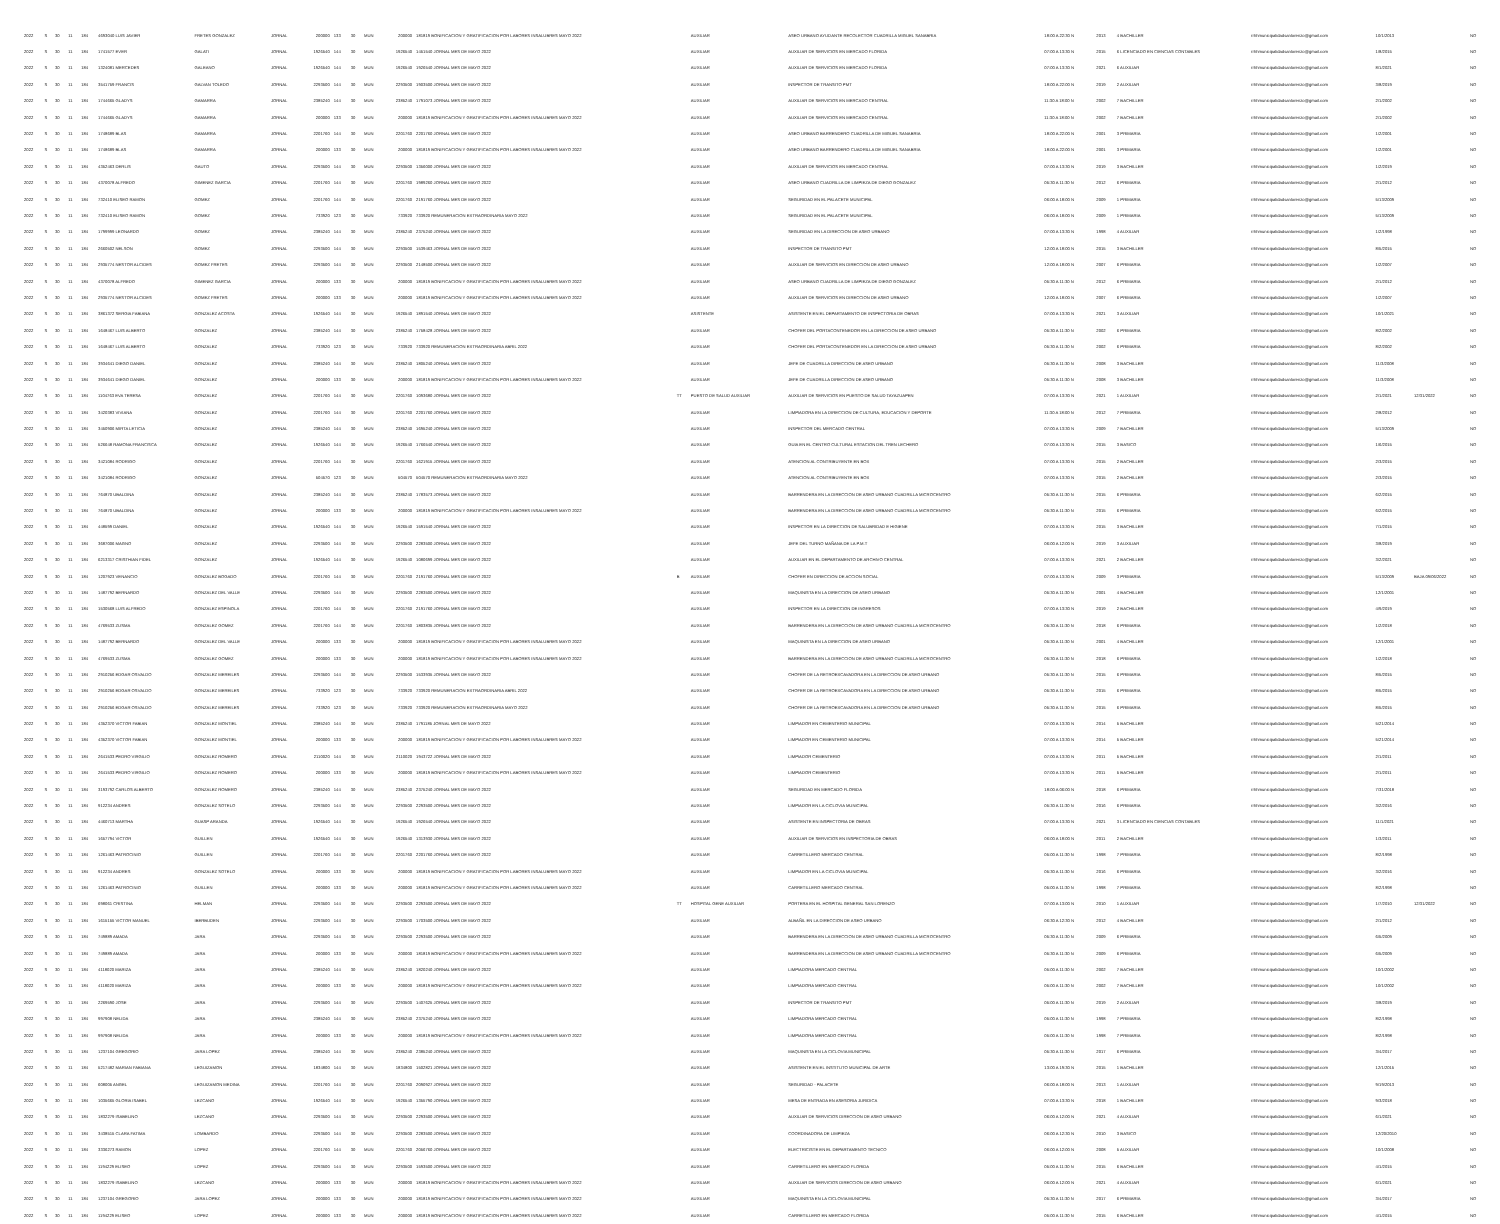| 2022 | S | 30 | 11 | 184 | 4693040 LUIS JAVIER | FRETES GONZALEZ | JORNAL | 200000 | 133 | 30 | MUN | 200000 | 181819 BONIFICACION Y GRATIFICACION POR LABORES INSALUBRES MAYO 2022 | | AUXILIAR | ASEO URBANO AYUDANTE RECOLECTOR CUADRILLA MIGUEL SANABRIA | 18:00 A 22:30 N | 2013 | 4 BACHILLER | rrhhmunicipalidadsanlorenzo@gmail.com | 10/1/2013 | | NO |
| 2022 | S | 30 | 11 | 184 | 1741577 EVER | GALATI | JORNAL | 1926540 | 144 | 30 | MUN | 1926540 | 1451540 JORNAL MES DE MAYO 2022 | | AUXILIAR | AUXILIAR DE SERVICIOS EN MERCADO FLORIDA | 07:00 A 13:30 N | 2015 | 6 LICENCIADO EN CIENCIAS CONTABLES | rrhhmunicipalidadsanlorenzo@gmail.com | 1/8/2015 | | NO |
| 2022 | S | 30 | 11 | 184 | 1324081 MERCEDES | GALEANO | JORNAL | 1926540 | 144 | 30 | MUN | 1926540 | 1926540 JORNAL MES DE MAYO 2022 | | AUXILIAR | AUXILIAR DE SERVICIOS EN MERCADO FLORIDA | 07:00 A 13:30 N | 2021 | 6 AUXILIAR | rrhhmunicipalidadsanlorenzo@gmail.com | 8/1/2021 | | NO |
| 2022 | S | 30 | 11 | 184 | 3541759 FRANCIS | GALVAN TOLEDO | JORNAL | 2293500 | 144 | 30 | MUN | 2293500 | 1903500 JORNAL MES DE MAYO 2022 | | AUXILIAR | INSPECTOR DE TRANSITO PMT | 18:00 A 22:00 N | 2019 | 2 AUXILIAR | rrhhmunicipalidadsanlorenzo@gmail.com | 3/8/2019 | | NO |
| 2022 | S | 30 | 11 | 184 | 1744665 GLADYS | GAMARRA | JORNAL | 2385240 | 144 | 30 | MUN | 2385240 | 1791073 JORNAL MES DE MAYO 2022 | | AUXILIAR | AUXILIAR DE SERVICIOS EN MERCADO CENTRAL | 11:30 A 18:00 N | 2002 | 7 BACHILLER | rrhhmunicipalidadsanlorenzo@gmail.com | 2/1/2002 | | NO |
| 2022 | S | 30 | 11 | 184 | 1744665 GLADYS | GAMARRA | JORNAL | 200000 | 133 | 30 | MUN | 200000 | 181819 BONIFICACION Y GRATIFICACION POR LABORES INSALUBRES MAYO 2022 | | AUXILIAR | AUXILIAR DE SERVICIOS EN MERCADO CENTRAL | 11:30 A 18:00 N | 2002 | 7 BACHILLER | rrhhmunicipalidadsanlorenzo@gmail.com | 2/1/2002 | | NO |
| 2022 | S | 30 | 11 | 184 | 1748689 BLAS | GAMARRA | JORNAL | 2201760 | 144 | 30 | MUN | 2201760 | 2201760 JORNAL MES DE MAYO 2022 | | AUXILIAR | ASEO URBANO BARRENDERO CUADRILLA DE MIGUEL SANABRIA | 18:00 A 22:00 N | 2001 | 3 PRIMARIA | rrhhmunicipalidadsanlorenzo@gmail.com | 1/2/2001 | | NO |
| 2022 | S | 30 | 11 | 184 | 1748689 BLAS | GAMARRA | JORNAL | 200000 | 133 | 30 | MUN | 200000 | 181819 BONIFICACION Y GRATIFICACION POR LABORES INSALUBRES MAYO 2022 | | AUXILIAR | ASEO URBANO BARRENDERO CUADRILLA DE MIGUEL SANABRIA | 18:00 A 22:00 N | 2001 | 3 PRIMARIA | rrhhmunicipalidadsanlorenzo@gmail.com | 1/2/2001 | | NO |
| 2022 | S | 30 | 11 | 184 | 4352463 DERLIS | GAUTO | JORNAL | 2293500 | 144 | 30 | MUN | 2293500 | 1356000 JORNAL MES DE MAYO 2022 | | AUXILIAR | AUXILIAR DE SERVICIOS EN MERCADO CENTRAL | 07:00 A 13:30 N | 2019 | 3 BACHILLER | rrhhmunicipalidadsanlorenzo@gmail.com | 1/2/2019 | | NO |
| 2022 | S | 30 | 11 | 184 | 4370078 ALFREDO | GIMENEZ GARCIA | JORNAL | 2201760 | 144 | 30 | MUN | 2201760 | 1989260 JORNAL MES DE MAYO 2022 | | AUXILIAR | ASEO URBANO CUADRILLA DE LIMPIEZA DE DIEGO GONZALEZ | 05:30 A 11:30 N | 2012 | 6 PRIMARIA | rrhhmunicipalidadsanlorenzo@gmail.com | 2/1/2012 | | NO |
| 2022 | S | 30 | 11 | 184 | 732410 ELISEO RAMON | GOMEZ | JORNAL | 2201760 | 144 | 30 | MUN | 2201760 | 2191760 JORNAL MES DE MAYO 2022 | | AUXILIAR | SEGURIDAD EN EL PALACETE MUNICIPAL | 06:00 A 18:00 N | 2009 | 1 PRIMARIA | rrhhmunicipalidadsanlorenzo@gmail.com | 5/13/2009 | | NO |
| 2022 | S | 30 | 11 | 184 | 732410 ELISEO RAMON | GOMEZ | JORNAL | 733920 | 123 | 30 | MUN | 733920 | 733920 REMUNERACION EXTRAORDINARIA MAYO 2022 | | AUXILIAR | SEGURIDAD EN EL PALACETE MUNICIPAL | 06:00 A 18:00 N | 2009 | 1 PRIMARIA | rrhhmunicipalidadsanlorenzo@gmail.com | 5/13/2009 | | NO |
| 2022 | S | 30 | 11 | 184 | 1799999 LEONARDO | GOMEZ | JORNAL | 2385240 | 144 | 30 | MUN | 2385240 | 2375240 JORNAL MES DE MAYO 2022 | | AUXILIAR | SEGURIDAD EN LA DIRECCION DE ASEO URBANO | 07:00 A 13:30 N | 1998 | 4 AUXILIAR | rrhhmunicipalidadsanlorenzo@gmail.com | 1/2/1998 | | NO |
| 2022 | S | 30 | 11 | 184 | 2660502 NELSON | GOMEZ | JORNAL | 2293500 | 144 | 30 | MUN | 2293500 | 1539463 JORNAL MES DE MAYO 2022 | | AUXILIAR | INSPECTOR DE TRANSITO PMT | 12:00 A 18:00 N | 2015 | 3 BACHILLER | rrhhmunicipalidadsanlorenzo@gmail.com | 8/5/2015 | | NO |
| 2022 | S | 30 | 11 | 184 | 2935774 NESTOR ALCIDES | GOMEZ FRETES | JORNAL | 2293500 | 144 | 30 | MUN | 2293500 | 2148500 JORNAL MES DE MAYO 2022 | | AUXILIAR | AUXILIAR DE SERVICIOS EN DIRECCION DE ASEO URBANO | 12:00 A 18:00 N | 2007 | 6 PRIMARIA | rrhhmunicipalidadsanlorenzo@gmail.com | 1/2/2007 | | NO |
| 2022 | S | 30 | 11 | 184 | 4370078 ALFREDO | GIMENEZ GARCIA | JORNAL | 200000 | 133 | 30 | MUN | 200000 | 181819 BONIFICACION Y GRATIFICACION POR LABORES INSALUBRES MAYO 2022 | | AUXILIAR | ASEO URBANO CUADRILLA DE LIMPIEZA DE DIEGO GONZALEZ | 05:30 A 11:30 N | 2012 | 6 PRIMARIA | rrhhmunicipalidadsanlorenzo@gmail.com | 2/1/2012 | | NO |
| 2022 | S | 30 | 11 | 184 | 2935774 NESTOR ALCIDES | GOMEZ FRETES | JORNAL | 200000 | 133 | 30 | MUN | 200000 | 181819 BONIFICACION Y GRATIFICACION POR LABORES INSALUBRES MAYO 2022 | | AUXILIAR | AUXILIAR DE SERVICIOS EN DIRECCION DE ASEO URBANO | 12:00 A 18:00 N | 2007 | 6 PRIMARIA | rrhhmunicipalidadsanlorenzo@gmail.com | 1/2/2007 | | NO |
| 2022 | S | 30 | 11 | 184 | 3861372 SERGIA FABIANA | GONZALEZ ACOSTA | JORNAL | 1926540 | 144 | 30 | MUN | 1926540 | 1891540 JORNAL MES DE MAYO 2022 | | ASISTENTE | ASISTENTE EN EL DEPARTAMENTO DE INSPECTORIA DE OBRAS | 07:00 A 13:30 N | 2021 | 3 AUXILIAR | rrhhmunicipalidadsanlorenzo@gmail.com | 10/1/2021 | | NO |
| 2022 | S | 30 | 11 | 184 | 1648467 LUIS ALBERTO | GONZALEZ | JORNAL | 2385240 | 144 | 30 | MUN | 2385240 | 1758428 JORNAL MES DE MAYO 2022 | | AUXILIAR | CHOFER DEL PORTACONTENEDOR EN LA DIRECCION DE ASEO URBANO | 05:30 A 11:30 N | 2002 | 6 PRIMARIA | rrhhmunicipalidadsanlorenzo@gmail.com | 8/2/2002 | | NO |
| 2022 | S | 30 | 11 | 184 | 1648467 LUIS ALBERTO | GONZALEZ | JORNAL | 733920 | 123 | 30 | MUN | 733920 | 733920 REMUNERACION EXTRAORDINARIA ABRIL 2022 | | AUXILIAR | CHOFER DEL PORTACONTENEDOR EN LA DIRECCION DE ASEO URBANO | 05:30 A 11:30 N | 2002 | 6 PRIMARIA | rrhhmunicipalidadsanlorenzo@gmail.com | 8/2/2002 | | NO |
| 2022 | S | 30 | 11 | 184 | 3934641 DIEGO DANIEL | GONZALEZ | JORNAL | 2385240 | 144 | 30 | MUN | 2385240 | 1805240 JORNAL MES DE MAYO 2022 | | AUXILIAR | JEFE DE CUADRILLA DIRECCION DE ASEO URBANO | 05:30 A 11:30 N | 2008 | 3 BACHILLER | rrhhmunicipalidadsanlorenzo@gmail.com | 11/3/2008 | | NO |
| 2022 | S | 30 | 11 | 184 | 3934641 DIEGO DANIEL | GONZALEZ | JORNAL | 200000 | 133 | 30 | MUN | 200000 | 181819 BONIFICACION Y GRATIFICACION POR LABORES INSALUBRES MAYO 2022 | | AUXILIAR | JEFE DE CUADRILLA DIRECCION DE ASEO URBANO | 05:30 A 11:30 N | 2008 | 3 BACHILLER | rrhhmunicipalidadsanlorenzo@gmail.com | 11/3/2008 | | NO |
| 2022 | S | 30 | 11 | 184 | 1104763 EVA TERESA | GONZALEZ | JORNAL | 2201760 | 144 | 30 | MUN | 2201760 | 1093680 JORNAL MES DE MAYO 2022 | TT | PUESTO DE SALUD AUXILIAR | AUXILIAR DE SERVICIOS EN PUESTO DE SALUD TAYAZUAPEN | 07:00 A 13:30 N | 2021 | 1 AUXILIAR | rrhhmunicipalidadsanlorenzo@gmail.com | 2/1/2021 | 12/31/2022 | NO |
| 2022 | S | 30 | 11 | 184 | 3420383 VIVIANA | GONZALEZ | JORNAL | 2201760 | 144 | 30 | MUN | 2201760 | 2201760 JORNAL MES DE MAYO 2022 | | AUXILIAR | LIMPIADORA EN LA DIRECCION DE CULTURA, EDUCACION Y DEPORTE | 11:30 A 18:00 N | 2012 | 7 PRIMARIA | rrhhmunicipalidadsanlorenzo@gmail.com | 2/8/2012 | | NO |
| 2022 | S | 30 | 11 | 184 | 3450906 MIRTA LETICIA | GONZALEZ | JORNAL | 2385240 | 144 | 30 | MUN | 2385240 | 1695240 JORNAL MES DE MAYO 2022 | | AUXILIAR | INSPECTOR DEL MERCADO CENTRAL | 07:00 A 13:30 N | 2009 | 7 BACHILLER | rrhhmunicipalidadsanlorenzo@gmail.com | 5/13/2009 | | NO |
| 2022 | S | 30 | 11 | 184 | 526648 RAMONA FRANCISCA | GONZALEZ | JORNAL | 1926540 | 144 | 30 | MUN | 1926540 | 1766540 JORNAL MES DE MAYO 2022 | | AUXILIAR | GUIA EN EL CENTRO CULTURAL ESTACION DEL TREN LECHERO | 07:00 A 13:30 N | 2015 | 3 BASICO | rrhhmunicipalidadsanlorenzo@gmail.com | 1/6/2015 | | NO |
| 2022 | S | 30 | 11 | 184 | 3421084 RODRIGO | GONZALEZ | JORNAL | 2201760 | 144 | 30 | MUN | 2201760 | 1621915 JORNAL MES DE MAYO 2022 | | AUXILIAR | ATENCION AL CONTRIBUYENTE EN BOX | 07:00 A 13:30 N | 2015 | 2 BACHILLER | rrhhmunicipalidadsanlorenzo@gmail.com | 2/3/2015 | | NO |
| 2022 | S | 30 | 11 | 184 | 3421084 RODRIGO | GONZALEZ | JORNAL | 504570 | 123 | 30 | MUN | 504570 | 504570 REMUNERACION EXTRAORDINARIA MAYO 2022 | | AUXILIAR | ATENCION AL CONTRIBUYENTE EN BOX | 07:00 A 13:30 N | 2015 | 2 BACHILLER | rrhhmunicipalidadsanlorenzo@gmail.com | 2/3/2015 | | NO |
| 2022 | S | 30 | 11 | 184 | 764870 UBALDINA | GONZALEZ | JORNAL | 2385240 | 144 | 30 | MUN | 2385240 | 1783573 JORNAL MES DE MAYO 2022 | | AUXILIAR | BARRENDERA EN LA DIRECCION DE ASEO URBANO CUADRILLA MICROCENTRO | 05:30 A 11:30 N | 2015 | 6 PRIMARIA | rrhhmunicipalidadsanlorenzo@gmail.com | 6/2/2015 | | NO |
| 2022 | S | 30 | 11 | 184 | 764870 UBALDINA | GONZALEZ | JORNAL | 200000 | 133 | 30 | MUN | 200000 | 181819 BONIFICACION Y GRATIFICACION POR LABORES INSALUBRES MAYO 2022 | | AUXILIAR | BARRENDERA EN LA DIRECCION DE ASEO URBANO CUADRILLA MICROCENTRO | 05:30 A 11:30 N | 2015 | 6 PRIMARIA | rrhhmunicipalidadsanlorenzo@gmail.com | 6/2/2015 | | NO |
| 2022 | S | 30 | 11 | 184 | 448599 DANIEL | GONZALEZ | JORNAL | 1926540 | 144 | 30 | MUN | 1926540 | 1591540 JORNAL MES DE MAYO 2022 | | AUXILIAR | INSPECTOR EN LA DIRECCION DE SALUBRIDAD E HIGIENE | 07:00 A 13:30 N | 2015 | 3 BACHILLER | rrhhmunicipalidadsanlorenzo@gmail.com | 7/1/2015 | | NO |
| 2022 | S | 30 | 11 | 184 | 3687006 MAGNO | GONZALEZ | JORNAL | 2293500 | 144 | 30 | MUN | 2293500 | 2283500 JORNAL MES DE MAYO 2022 | | AUXILIAR | JEFE DEL TURNO MAÑANA DE LA P.M.T | 06:00 A 12:00 N | 2019 | 3 AUXILIAR | rrhhmunicipalidadsanlorenzo@gmail.com | 3/8/2019 | | NO |
| 2022 | S | 30 | 11 | 184 | 6213317 CRISTHIAN FIDEL | GONZALEZ | JORNAL | 1926540 | 144 | 30 | MUN | 1926540 | 1080699 JORNAL MES DE MAYO 2022 | | AUXILIAR | AUXILIAR EN EL DEPARTAMENTO DE ARCHIVO CENTRAL | 07:00 A 13:30 N | 2021 | 2 BACHILLER | rrhhmunicipalidadsanlorenzo@gmail.com | 3/2/2021 | | NO |
| 2022 | S | 30 | 11 | 184 | 1207923 VENANCIO | GONZALEZ BOGADO | JORNAL | 2201760 | 144 | 30 | MUN | 2201760 | 2191760 JORNAL MES DE MAYO 2022 | B | AUXILIAR | CHOFER EN DIRECCION DE ACCION SOCIAL | 07:00 A 13:30 N | 2009 | 3 PRIMARIA | rrhhmunicipalidadsanlorenzo@gmail.com | 5/13/2009 | BAJA 09/06/2022 | NO |
| 2022 | S | 30 | 11 | 184 | 1487792 BERNARDO | GONZALEZ DEL VALLE | JORNAL | 2293500 | 144 | 30 | MUN | 2293500 | 2283500 JORNAL MES DE MAYO 2022 | | AUXILIAR | MAQUINISTA EN LA DIRECCION DE ASEO URBANO | 05:30 A 11:30 N | 2001 | 4 BACHILLER | rrhhmunicipalidadsanlorenzo@gmail.com | 12/1/2001 | | NO |
| 2022 | S | 30 | 11 | 184 | 1530568 LUIS ALFREDO | GONZALEZ ESPINOLA | JORNAL | 2201760 | 144 | 30 | MUN | 2201760 | 2191760 JORNAL MES DE MAYO 2022 | | AUXILIAR | INSPECTOR EN LA DIRECCION DE INGRESOS | 07:00 A 13:30 N | 2019 | 2 BACHILLER | rrhhmunicipalidadsanlorenzo@gmail.com | 4/9/2019 | | NO |
| 2022 | S | 30 | 11 | 184 | 4769533 ZUSMA | GONZALEZ GOMEZ | JORNAL | 2201760 | 144 | 30 | MUN | 2201760 | 1803835 JORNAL MES DE MAYO 2022 | | AUXILIAR | BARRENDERA EN LA DIRECCION DE ASEO URBANO CUADRILLA MICROCENTRO | 05:30 A 11:30 N | 2018 | 6 PRIMARIA | rrhhmunicipalidadsanlorenzo@gmail.com | 1/2/2018 | | NO |
| 2022 | S | 30 | 11 | 184 | 1487792 BERNARDO | GONZALEZ DEL VALLE | JORNAL | 200000 | 133 | 30 | MUN | 200000 | 181819 BONIFICACION Y GRATIFICACION POR LABORES INSALUBRES MAYO 2022 | | AUXILIAR | MAQUINISTA EN LA DIRECCION DE ASEO URBANO | 05:30 A 11:30 N | 2001 | 4 BACHILLER | rrhhmunicipalidadsanlorenzo@gmail.com | 12/1/2001 | | NO |
| 2022 | S | 30 | 11 | 184 | 4769533 ZUSMA | GONZALEZ GOMEZ | JORNAL | 200000 | 133 | 30 | MUN | 200000 | 181819 BONIFICACION Y GRATIFICACION POR LABORES INSALUBRES MAYO 2022 | | AUXILIAR | BARRENDERA EN LA DIRECCION DE ASEO URBANO CUADRILLA MICROCENTRO | 05:30 A 11:30 N | 2018 | 6 PRIMARIA | rrhhmunicipalidadsanlorenzo@gmail.com | 1/2/2018 | | NO |
| 2022 | S | 30 | 11 | 184 | 2910256 EDGAR OSVALDO | GONZALEZ MEREILES | JORNAL | 2293500 | 144 | 30 | MUN | 2293500 | 1533935 JORNAL MES DE MAYO 2022 | | AUXILIAR | CHOFER DE LA RETROEXCAVADORA EN LA DIRECCION DE ASEO URBANO | 05:30 A 11:30 N | 2015 | 6 PRIMARIA | rrhhmunicipalidadsanlorenzo@gmail.com | 8/5/2015 | | NO |
| 2022 | S | 30 | 11 | 184 | 2910256 EDGAR OSVALDO | GONZALEZ MEREILES | JORNAL | 733920 | 123 | 30 | MUN | 733920 | 733920 REMUNERACION EXTRAORDINARIA ABRIL 2022 | | AUXILIAR | CHOFER DE LA RETROEXCAVADORA EN LA DIRECCION DE ASEO URBANO | 05:30 A 11:30 N | 2015 | 6 PRIMARIA | rrhhmunicipalidadsanlorenzo@gmail.com | 8/5/2015 | | NO |
| 2022 | S | 30 | 11 | 184 | 2910256 EDGAR OSVALDO | GONZALEZ MEREILES | JORNAL | 733920 | 123 | 30 | MUN | 733920 | 733920 REMUNERACION EXTRAORDINARIA MAYO 2022 | | AUXILIAR | CHOFER DE LA RETROEXCAVADORA EN LA DIRECCION DE ASEO URBANO | 05:30 A 11:30 N | 2015 | 6 PRIMARIA | rrhhmunicipalidadsanlorenzo@gmail.com | 8/5/2015 | | NO |
| 2022 | S | 30 | 11 | 184 | 4352370 VICTOR FABIAN | GONZALEZ MONTIEL | JORNAL | 2385240 | 144 | 30 | MUN | 2385240 | 1791185 JORNAL MES DE MAYO 2022 | | AUXILIAR | LIMPIADOR EN CEMENTERIO MUNICIPAL | 07:00 A 13:30 N | 2014 | 5 BACHILLER | rrhhmunicipalidadsanlorenzo@gmail.com | 5/21/2014 | | NO |
| 2022 | S | 30 | 11 | 184 | 4352370 VICTOR FABIAN | GONZALEZ MONTIEL | JORNAL | 200000 | 133 | 30 | MUN | 200000 | 181819 BONIFICACION Y GRATIFICACION POR LABORES INSALUBRES MAYO 2022 | | AUXILIAR | LIMPIADOR EN CEMENTERIO MUNICIPAL | 07:00 A 13:30 N | 2014 | 5 BACHILLER | rrhhmunicipalidadsanlorenzo@gmail.com | 5/21/2014 | | NO |
| 2022 | S | 30 | 11 | 184 | 2641533 PEDRO VIRGILIO | GONZALEZ ROMERO | JORNAL | 2110020 | 144 | 30 | MUN | 2110020 | 1943722 JORNAL MES DE MAYO 2022 | | AUXILIAR | LIMPIADOR CEMENTERIO | 07:00 A 13:30 N | 2011 | 5 BACHILLER | rrhhmunicipalidadsanlorenzo@gmail.com | 2/1/2011 | | NO |
| 2022 | S | 30 | 11 | 184 | 2641533 PEDRO VIRGILIO | GONZALEZ ROMERO | JORNAL | 200000 | 133 | 30 | MUN | 200000 | 181819 BONIFICACION Y GRATIFICACION POR LABORES INSALUBRES MAYO 2022 | | AUXILIAR | LIMPIADOR CEMENTERIO | 07:00 A 13:30 N | 2011 | 5 BACHILLER | rrhhmunicipalidadsanlorenzo@gmail.com | 2/1/2011 | | NO |
| 2022 | S | 30 | 11 | 184 | 3193792 CARLOS ALBERTO | GONZALEZ ROMERO | JORNAL | 2385240 | 144 | 30 | MUN | 2385240 | 2375240 JORNAL MES DE MAYO 2022 | | AUXILIAR | SEGURIDAD EN MERCADO FLORIDA | 18:00 A 06:00 N | 2018 | 6 PRIMARIA | rrhhmunicipalidadsanlorenzo@gmail.com | 7/31/2018 | | NO |
| 2022 | S | 30 | 11 | 184 | 912234 ANDRES | GONZALEZ SOTELO | JORNAL | 2293500 | 144 | 30 | MUN | 2293500 | 2293500 JORNAL MES DE MAYO 2022 | | AUXILIAR | LIMPIADOR EN LA CICLOVIA MUNICIPAL | 05:30 A 11:30 N | 2016 | 6 PRIMARIA | rrhhmunicipalidadsanlorenzo@gmail.com | 3/2/2016 | | NO |
| 2022 | S | 30 | 11 | 184 | 4460713 MARTHA | GUASP ARANDA | JORNAL | 1926540 | 144 | 30 | MUN | 1926540 | 1926540 JORNAL MES DE MAYO 2022 | | AUXILIAR | ASISTENTE EN INSPECTORIA DE OBRAS | 07:00 A 13:30 N | 2021 | 3 LICENCIADO EN CIENCIAS CONTABLES | rrhhmunicipalidadsanlorenzo@gmail.com | 11/1/2021 | | NO |
| 2022 | S | 30 | 11 | 184 | 1657794 VICTOR | GUILLEN | JORNAL | 1926540 | 144 | 30 | MUN | 1926540 | 1313930 JORNAL MES DE MAYO 2022 | | AUXILIAR | AUXILIAR DE SERVICIOS EN INSPECTORIA DE OBRAS | 06:00 A 18:00 N | 2011 | 2 BACHILLER | rrhhmunicipalidadsanlorenzo@gmail.com | 1/3/2011 | | NO |
| 2022 | S | 30 | 11 | 184 | 1261463 PATROCINIO | GUILLEN | JORNAL | 2201760 | 144 | 30 | MUN | 2201760 | 2201760 JORNAL MES DE MAYO 2022 | | AUXILIAR | CARRETILLERO MERCADO CENTRAL | 05:00 A 11:30 N | 1998 | 7 PRIMARIA | rrhhmunicipalidadsanlorenzo@gmail.com | 8/2/1998 | | NO |
| 2022 | S | 30 | 11 | 184 | 912234 ANDRES | GONZALEZ SOTELO | JORNAL | 200000 | 133 | 30 | MUN | 200000 | 181819 BONIFICACION Y GRATIFICACION POR LABORES INSALUBRES MAYO 2022 | | AUXILIAR | LIMPIADOR EN LA CICLOVIA MUNICIPAL | 05:30 A 11:30 N | 2016 | 6 PRIMARIA | rrhhmunicipalidadsanlorenzo@gmail.com | 3/2/2016 | | NO |
| 2022 | S | 30 | 11 | 184 | 1261463 PATROCINIO | GUILLEN | JORNAL | 200000 | 133 | 30 | MUN | 200000 | 181819 BONIFICACION Y GRATIFICACION POR LABORES INSALUBRES MAYO 2022 | | AUXILIAR | CARRETILLERO MERCADO CENTRAL | 05:00 A 11:30 N | 1998 | 7 PRIMARIA | rrhhmunicipalidadsanlorenzo@gmail.com | 8/2/1998 | | NO |
| 2022 | S | 30 | 11 | 184 | 698061 CRISTINA | HELMAN | JORNAL | 2293500 | 144 | 30 | MUN | 2293500 | 2293500 JORNAL MES DE MAYO 2022 | TT | HOSPITAL GENE AUXILIAR | PORTERA EN EL HOSPITAL GENERAL SAN LORENZO | 07:00 A 13:00 N | 2010 | 1 AUXILIAR | rrhhmunicipalidadsanlorenzo@gmail.com | 1/7/2010 | 12/31/2022 | NO |
| 2022 | S | 30 | 11 | 184 | 1615155 VICTOR MANUEL | IBERBUDEN | JORNAL | 2293500 | 144 | 30 | MUN | 2293500 | 1703500 JORNAL MES DE MAYO 2022 | | AUXILIAR | ALBAÑIL EN LA DIRECCION DE ASEO URBANO | 06:30 A 12:30 N | 2012 | 4 BACHILLER | rrhhmunicipalidadsanlorenzo@gmail.com | 2/1/2012 | | NO |
| 2022 | S | 30 | 11 | 184 | 749889 AMADA | JARA | JORNAL | 2293500 | 144 | 30 | MUN | 2293500 | 2293500 JORNAL MES DE MAYO 2022 | | AUXILIAR | BARRENDERA EN LA DIRECCION DE ASEO URBANO CUADRILLA MICROCENTRO | 05:30 A 11:30 N | 2009 | 6 PRIMARIA | rrhhmunicipalidadsanlorenzo@gmail.com | 6/5/2009 | | NO |
| 2022 | S | 30 | 11 | 184 | 749889 AMADA | JARA | JORNAL | 200000 | 133 | 30 | MUN | 200000 | 181819 BONIFICACION Y GRATIFICACION POR LABORES INSALUBRES MAYO 2022 | | AUXILIAR | BARRENDERA EN LA DIRECCION DE ASEO URBANO CUADRILLA MICROCENTRO | 05:30 A 11:30 N | 2009 | 6 PRIMARIA | rrhhmunicipalidadsanlorenzo@gmail.com | 6/5/2009 | | NO |
| 2022 | S | 30 | 11 | 184 | 4118020 MARIZA | JARA | JORNAL | 2385240 | 144 | 30 | MUN | 2385240 | 1820240 JORNAL MES DE MAYO 2022 | | AUXILIAR | LIMPIADORA MERCADO CENTRAL | 05:00 A 11:30 N | 2002 | 7 BACHILLER | rrhhmunicipalidadsanlorenzo@gmail.com | 10/1/2002 | | NO |
| 2022 | S | 30 | 11 | 184 | 4118020 MARIZA | JARA | JORNAL | 200000 | 133 | 30 | MUN | 200000 | 181819 BONIFICACION Y GRATIFICACION POR LABORES INSALUBRES MAYO 2022 | | AUXILIAR | LIMPIADORA MERCADO CENTRAL | 05:00 A 11:30 N | 2002 | 7 BACHILLER | rrhhmunicipalidadsanlorenzo@gmail.com | 10/1/2002 | | NO |
| 2022 | S | 30 | 11 | 184 | 2269590 JOSE | JARA | JORNAL | 2293500 | 144 | 30 | MUN | 2293500 | 1407625 JORNAL MES DE MAYO 2022 | | AUXILIAR | INSPECTOR DE TRANSITO PMT | 05:00 A 11:30 N | 2019 | 2 AUXILIAR | rrhhmunicipalidadsanlorenzo@gmail.com | 3/8/2019 | | NO |
| 2022 | S | 30 | 11 | 184 | 997908 NELIDA | JARA | JORNAL | 2385240 | 144 | 30 | MUN | 2385240 | 2375240 JORNAL MES DE MAYO 2022 | | AUXILIAR | LIMPIADORA MERCADO CENTRAL | 05:00 A 11:30 N | 1998 | 7 PRIMARIA | rrhhmunicipalidadsanlorenzo@gmail.com | 8/2/1998 | | NO |
| 2022 | S | 30 | 11 | 184 | 997908 NELIDA | JARA | JORNAL | 200000 | 133 | 30 | MUN | 200000 | 181819 BONIFICACION Y GRATIFICACION POR LABORES INSALUBRES MAYO 2022 | | AUXILIAR | LIMPIADORA MERCADO CENTRAL | 05:00 A 11:30 N | 1998 | 7 PRIMARIA | rrhhmunicipalidadsanlorenzo@gmail.com | 8/2/1998 | | NO |
| 2022 | S | 30 | 11 | 184 | 1237104 GREGORIO | JARA LOPEZ | JORNAL | 2385240 | 144 | 30 | MUN | 2385240 | 2385240 JORNAL MES DE MAYO 2022 | | AUXILIAR | MAQUINISTA EN LA CICLOVIA MUNICIPAL | 05:30 A 11:30 N | 2017 | 6 PRIMARIA | rrhhmunicipalidadsanlorenzo@gmail.com | 3/4/2017 | | NO |
| 2022 | S | 30 | 11 | 184 | 5217482 MARIAN FABIANA | LEGUIZAMON | JORNAL | 1834800 | 144 | 30 | MUN | 1834800 | 1502821 JORNAL MES DE MAYO 2022 | | AUXILIAR | ASISTENTE EN EL INSTITUTO MUNICIPAL DE ARTE | 13:00 A 19:30 N | 2015 | 1 BACHILLER | rrhhmunicipalidadsanlorenzo@gmail.com | 12/1/2015 | | NO |
| 2022 | S | 30 | 11 | 184 | 608005 ANGEL | LEGUIZAMON MEDINA | JORNAL | 2201760 | 144 | 30 | MUN | 2201760 | 2090927 JORNAL MES DE MAYO 2022 | | AUXILIAR | SEGURIDAD - PALACETE | 06:00 A 18:00 N | 2013 | 1 AUXILIAR | rrhhmunicipalidadsanlorenzo@gmail.com | 9/19/2013 | | NO |
| 2022 | S | 30 | 11 | 184 | 1035665 GLORIA ISABEL | LEZCANO | JORNAL | 1926540 | 144 | 30 | MUN | 1926540 | 1355790 JORNAL MES DE MAYO 2022 | | AUXILIAR | MESA DE ENTRADA EN ASESORIA JURIDICA | 07:00 A 13:30 N | 2018 | 1 BACHILLER | rrhhmunicipalidadsanlorenzo@gmail.com | 9/3/2018 | | NO |
| 2022 | S | 30 | 11 | 184 | 1832279 ISABELINO | LEZCANO | JORNAL | 2293500 | 144 | 30 | MUN | 2293500 | 2293500 JORNAL MES DE MAYO 2022 | | AUXILIAR | AUXILIAR DE SERVICIOS DIRECCION DE ASEO URBANO | 06:00 A 12:00 N | 2021 | 4 AUXILIAR | rrhhmunicipalidadsanlorenzo@gmail.com | 6/1/2021 | | NO |
| 2022 | S | 30 | 11 | 184 | 3438515 CLARA FATIMA | LOMBARDO | JORNAL | 2293500 | 144 | 30 | MUN | 2293500 | 2283500 JORNAL MES DE MAYO 2022 | | AUXILIAR | COORDINADORA DE LIMPIEZA | 06:00 A 12:30 N | 2010 | 3 BASICO | rrhhmunicipalidadsanlorenzo@gmail.com | 12/20/2010 | | NO |
| 2022 | S | 30 | 11 | 184 | 3336273 RAMON | LOPEZ | JORNAL | 2201760 | 144 | 30 | MUN | 2201760 | 2056760 JORNAL MES DE MAYO 2022 | | AUXILIAR | ELECTRICISTE EN EL DEPARTAMENTO TECNICO | 06:00 A 12:00 N | 2008 | 5 AUXILIAR | rrhhmunicipalidadsanlorenzo@gmail.com | 10/1/2008 | | NO |
| 2022 | S | 30 | 11 | 184 | 1194229 ELISEO | LOPEZ | JORNAL | 2293500 | 144 | 30 | MUN | 2293500 | 1593500 JORNAL MES DE MAYO 2022 | | AUXILIAR | CARRETILLERO EN MERCADO FLORIDA | 05:00 A 11:30 N | 2015 | 6 BACHILLER | rrhhmunicipalidadsanlorenzo@gmail.com | 4/1/2015 | | NO |
| 2022 | S | 30 | 11 | 184 | 1832279 ISABELINO | LEZCANO | JORNAL | 200000 | 133 | 30 | MUN | 200000 | 181819 BONIFICACION Y GRATIFICACION POR LABORES INSALUBRES MAYO 2022 | | AUXILIAR | AUXILIAR DE SERVICIOS DIRECCION DE ASEO URBANO | 06:00 A 12:00 N | 2021 | 4 AUXILIAR | rrhhmunicipalidadsanlorenzo@gmail.com | 6/1/2021 | | NO |
| 2022 | S | 30 | 11 | 184 | 1237104 GREGORIO | JARA LOPEZ | JORNAL | 200000 | 133 | 30 | MUN | 200000 | 181819 BONIFICACION Y GRATIFICACION POR LABORES INSALUBRES MAYO 2022 | | AUXILIAR | MAQUINISTA EN LA CICLOVIA MUNICIPAL | 05:30 A 11:30 N | 2017 | 6 PRIMARIA | rrhhmunicipalidadsanlorenzo@gmail.com | 3/4/2017 | | NO |
| 2022 | S | 30 | 11 | 184 | 1194229 ELISEO | LOPEZ | JORNAL | 200000 | 133 | 30 | MUN | 200000 | 181819 BONIFICACION Y GRATIFICACION POR LABORES INSALUBRES MAYO 2022 | | AUXILIAR | CARRETILLERO EN MERCADO FLORIDA | 05:00 A 11:30 N | 2015 | 6 BACHILLER | rrhhmunicipalidadsanlorenzo@gmail.com | 4/1/2015 | | NO |